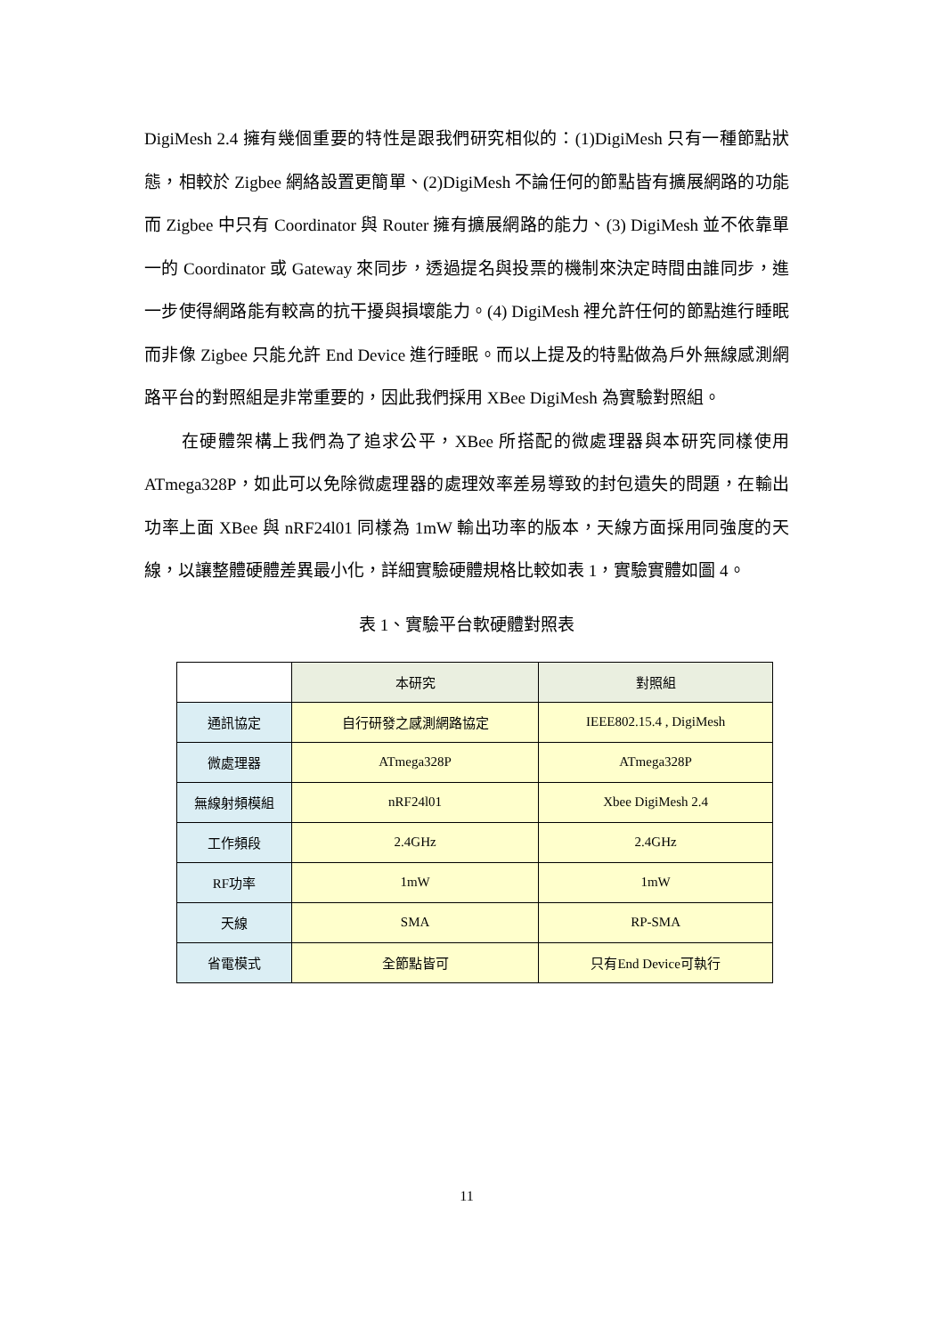DigiMesh 2.4 擁有幾個重要的特性是跟我們研究相似的：(1)DigiMesh 只有一種節點狀態，相較於 Zigbee 網絡設置更簡單、(2)DigiMesh 不論任何的節點皆有擴展網路的功能而 Zigbee 中只有 Coordinator 與 Router 擁有擴展網路的能力、(3) DigiMesh 並不依靠單一的 Coordinator 或 Gateway 來同步，透過提名與投票的機制來決定時間由誰同步，進一步使得網路能有較高的抗干擾與損壞能力。(4) DigiMesh 裡允許任何的節點進行睡眠而非像 Zigbee 只能允許 End Device 進行睡眠。而以上提及的特點做為戶外無線感測網路平台的對照組是非常重要的，因此我們採用 XBee DigiMesh 為實驗對照組。
在硬體架構上我們為了追求公平，XBee 所搭配的微處理器與本研究同樣使用 ATmega328P，如此可以免除微處理器的處理效率差易導致的封包遺失的問題，在輸出功率上面 XBee 與 nRF24l01 同樣為 1mW 輸出功率的版本，天線方面採用同強度的天線，以讓整體硬體差異最小化，詳細實驗硬體規格比較如表 1，實驗實體如圖 4。
表 1、實驗平台軟硬體對照表
| | 本研究 | 對照組 |
| 通訊協定 | 自行研發之感測網路協定 | IEEE802.15.4 , DigiMesh |
| 微處理器 | ATmega328P | ATmega328P |
| 無線射頻模組 | nRF24l01 | Xbee DigiMesh 2.4 |
| 工作頻段 | 2.4GHz | 2.4GHz |
| RF功率 | 1mW | 1mW |
| 天線 | SMA | RP-SMA |
| 省電模式 | 全節點皆可 | 只有End Device可執行 |
11